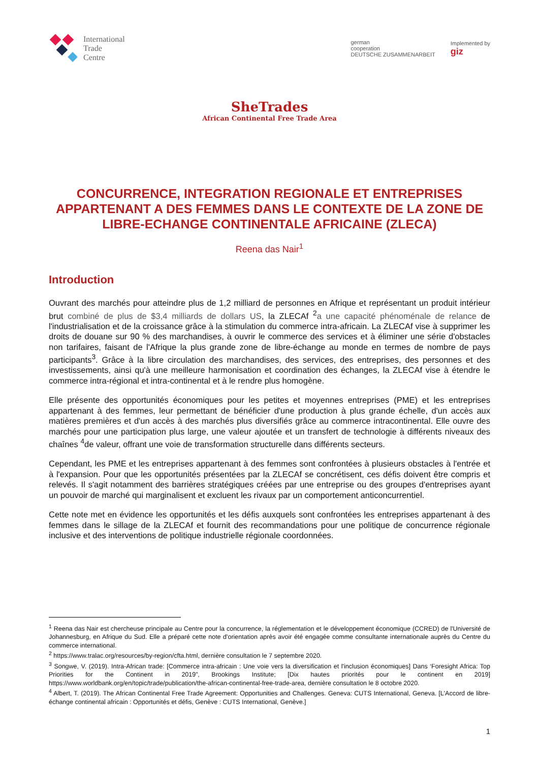International
Trade
Centre
german
cooperation
DEUTSCHE ZUSAMMENARBEIT
Implemented by
giz
SheTrades
African Continental Free Trade Area
CONCURRENCE, INTEGRATION REGIONALE ET ENTREPRISES APPARTENANT A DES FEMMES DANS LE CONTEXTE DE LA ZONE DE LIBRE-ECHANGE CONTINENTALE AFRICAINE (ZLECA)
Reena das Nair<sup>1</sup>
Introduction
Ouvrant des marchés pour atteindre plus de 1,2 milliard de personnes en Afrique et représentant un produit intérieur brut combiné de plus de $3,4 milliards de dollars US, la ZLECAf <sup>2</sup>a une capacité phénoménale de relance de l'industrialisation et de la croissance grâce à la stimulation du commerce intra-africain. La ZLECAf vise à supprimer les droits de douane sur 90 % des marchandises, à ouvrir le commerce des services et à éliminer une série d'obstacles non tarifaires, faisant de l'Afrique la plus grande zone de libre-échange au monde en termes de nombre de pays participants<sup>3</sup>. Grâce à la libre circulation des marchandises, des services, des entreprises, des personnes et des investissements, ainsi qu'à une meilleure harmonisation et coordination des échanges, la ZLECAf vise à étendre le commerce intra-régional et intra-continental et à le rendre plus homogène.
Elle présente des opportunités économiques pour les petites et moyennes entreprises (PME) et les entreprises appartenant à des femmes, leur permettant de bénéficier d'une production à plus grande échelle, d'un accès aux matières premières et d'un accès à des marchés plus diversifiés grâce au commerce intracontinental. Elle ouvre des marchés pour une participation plus large, une valeur ajoutée et un transfert de technologie à différents niveaux des chaînes <sup>4</sup>de valeur, offrant une voie de transformation structurelle dans différents secteurs.
Cependant, les PME et les entreprises appartenant à des femmes sont confrontées à plusieurs obstacles à l'entrée et à l'expansion. Pour que les opportunités présentées par la ZLECAf se concrétisent, ces défis doivent être compris et relevés. Il s'agit notamment des barrières stratégiques créées par une entreprise ou des groupes d'entreprises ayant un pouvoir de marché qui marginalisent et excluent les rivaux par un comportement anticoncurrentiel.
Cette note met en évidence les opportunités et les défis auxquels sont confrontées les entreprises appartenant à des femmes dans le sillage de la ZLECAf et fournit des recommandations pour une politique de concurrence régionale inclusive et des interventions de politique industrielle régionale coordonnées.
<sup>1</sup> Reena das Nair est chercheuse principale au Centre pour la concurrence, la réglementation et le développement économique (CCRED) de l'Université de Johannesburg, en Afrique du Sud. Elle a préparé cette note d'orientation après avoir été engagée comme consultante internationale auprès du Centre du commerce international.
<sup>2</sup> https://www.tralac.org/resources/by-region/cfta.html, dernière consultation le 7 septembre 2020.
<sup>3</sup> Songwe, V. (2019). Intra-African trade: [Commerce intra-africain : Une voie vers la diversification et l'inclusion économiques] Dans ‘Foresight Africa: Top Priorities for the Continent in 2019”, Brookings Institute; [Dix hautes priorités pour le continent en 2019] https://www.worldbank.org/en/topic/trade/publication/the-african-continental-free-trade-area, dernière consultation le 8 octobre 2020.
<sup>4</sup> Albert, T. (2019). The African Continental Free Trade Agreement: Opportunities and Challenges. Geneva: CUTS International, Geneva. [L'Accord de libre-échange continental africain : Opportunités et défis, Genève : CUTS International, Genève.]
1